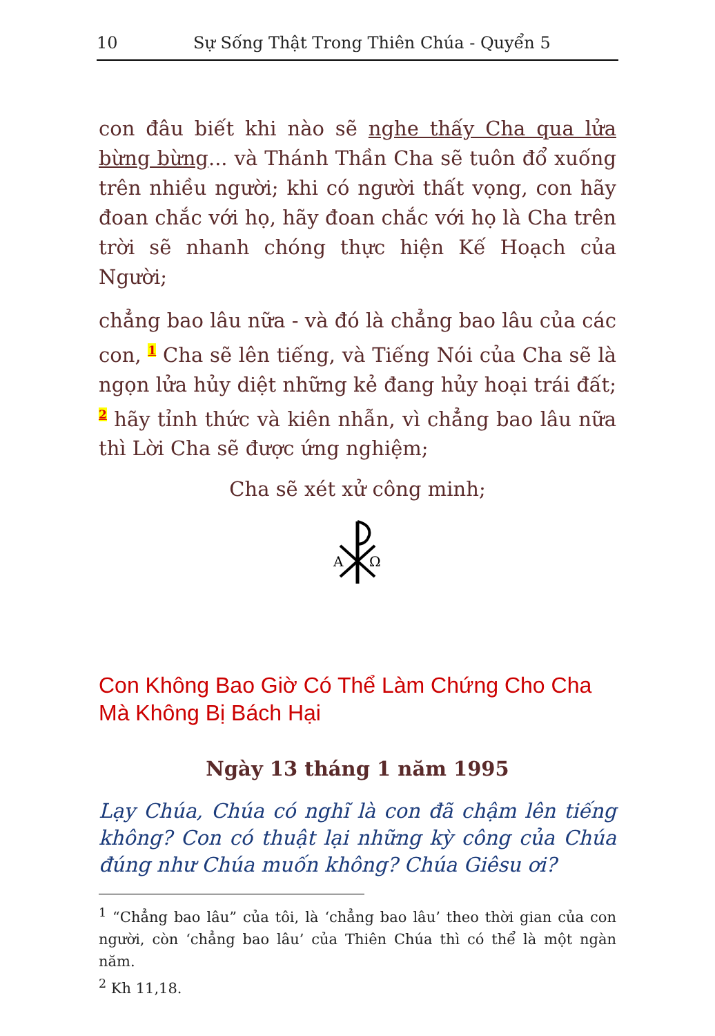10 Sự Sống Thật Trong Thiên Chúa - Quyển 5
con đâu biết khi nào sẽ nghe thấy Cha qua lửa bừng bừng... và Thánh Thần Cha sẽ tuôn đổ xuống trên nhiều người; khi có người thất vọng, con hãy đoan chắc với họ, hãy đoan chắc với họ là Cha trên trời sẽ nhanh chóng thực hiện Kế Hoạch của Người;
chẳng bao lâu nữa - và đó là chẳng bao lâu của các con, 1 Cha sẽ lên tiếng, và Tiếng Nói của Cha sẽ là ngọn lửa hủy diệt những kẻ đang hủy hoại trái đất; 2 hãy tỉnh thức và kiên nhẫn, vì chẳng bao lâu nữa thì Lời Cha sẽ được ứng nghiệm;
Cha sẽ xét xử công minh;
A
Ω
Con Không Bao Giờ Có Thể Làm Chứng Cho Cha Mà Không Bị Bách Hại
Ngày 13 tháng 1 năm 1995
Lạy Chúa, Chúa có nghĩ là con đã chậm lên tiếng không? Con có thuật lại những kỳ công của Chúa đúng như Chúa muốn không? Chúa Giêsu ơi?
<sup>1</sup> “Chẳng bao lâu” của tôi, là ‘chẳng bao lâu’ theo thời gian của con người, còn ‘chẳng bao lâu’ của Thiên Chúa thì có thể là một ngàn năm.
<sup>2</sup> Kh 11,18.